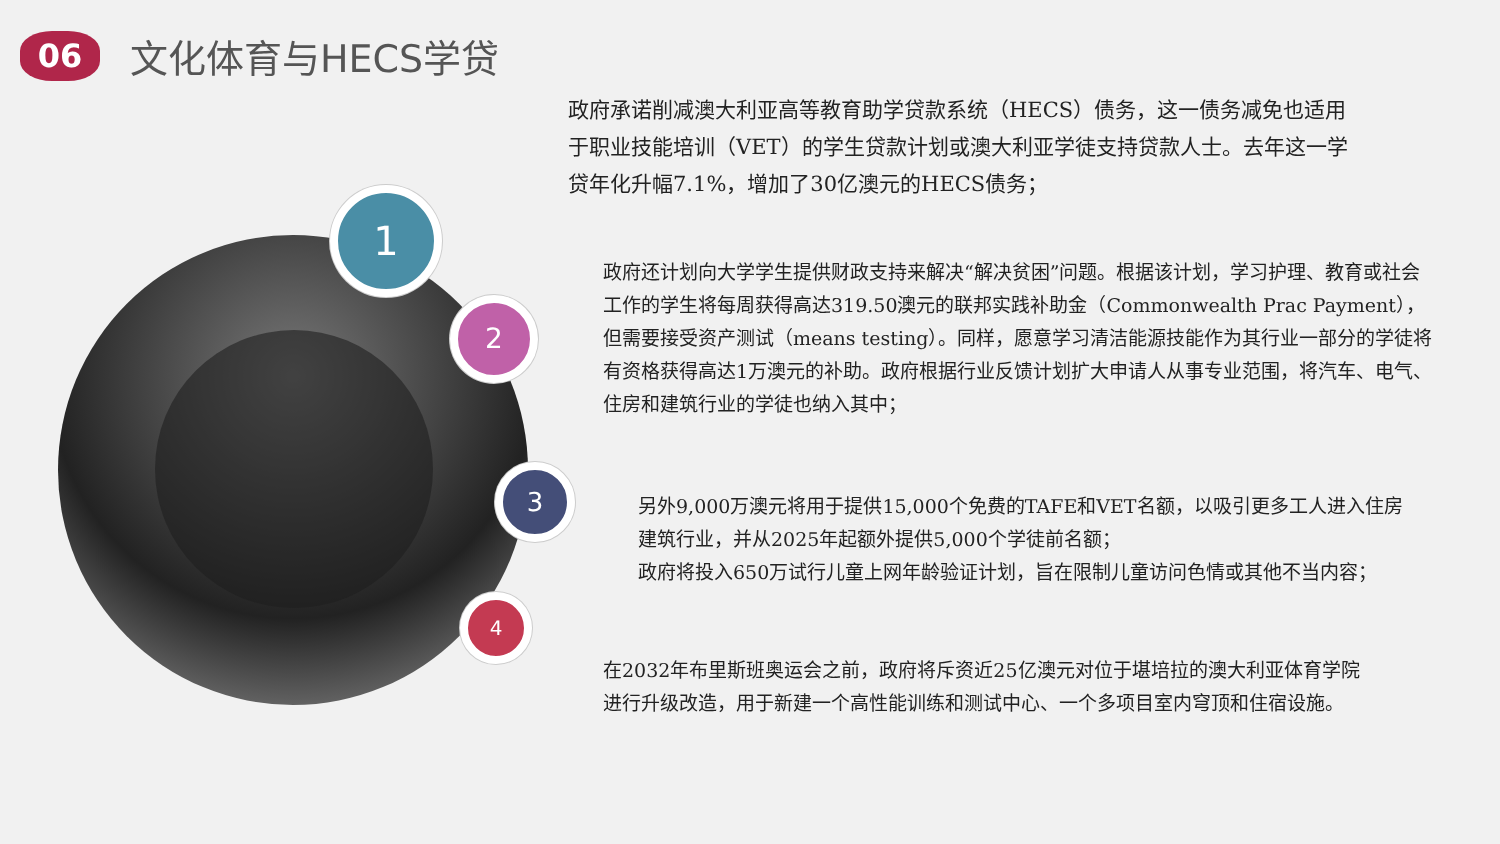06
文化体育与HECS学贷
1
2
3
4
政府承诺削减澳大利亚高等教育助学贷款系统（HECS）债务，这一债务减免也适用于职业技能培训（VET）的学生贷款计划或澳大利亚学徒支持贷款人士。去年这一学贷年化升幅7.1%，增加了30亿澳元的HECS债务；
政府还计划向大学学生提供财政支持来解决“解决贫困”问题。根据该计划，学习护理、教育或社会工作的学生将每周获得高达319.50澳元的联邦实践补助金（Commonwealth Prac Payment），但需要接受资产测试（means testing）。同样，愿意学习清洁能源技能作为其行业一部分的学徒将有资格获得高达1万澳元的补助。政府根据行业反馈计划扩大申请人从事专业范围，将汽车、电气、住房和建筑行业的学徒也纳入其中；
另外9,000万澳元将用于提供15,000个免费的TAFE和VET名额，以吸引更多工人进入住房建筑行业，并从2025年起额外提供5,000个学徒前名额；
政府将投入650万试行儿童上网年龄验证计划，旨在限制儿童访问色情或其他不当内容；
在2032年布里斯班奥运会之前，政府将斥资近25亿澳元对位于堪培拉的澳大利亚体育学院进行升级改造，用于新建一个高性能训练和测试中心、一个多项目室内穹顶和住宿设施。